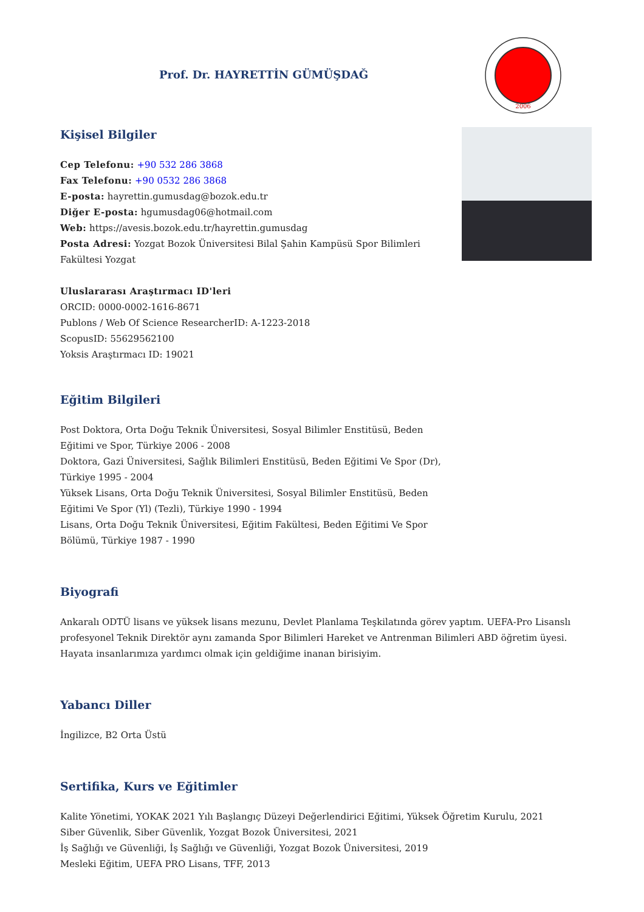Prof. Dr. HAYRETTİN GÜMÜŞDAĞ
2006
Kişisel Bilgiler
Cep Telefonu: +90 532 286 3868
Fax Telefonu: +90 0532 286 3868
E-posta: hayrettin.gumusdag@bozok.edu.tr
Diğer E-posta: hgumusdag06@hotmail.com
Web: https://avesis.bozok.edu.tr/hayrettin.gumusdag
Posta Adresi: Yozgat Bozok Üniversitesi Bilal Şahin Kampüsü Spor Bilimleri Fakültesi Yozgat
Uluslararası Araştırmacı ID'leri
ORCID: 0000-0002-1616-8671
Publons / Web Of Science ResearcherID: A-1223-2018
ScopusID: 55629562100
Yoksis Araştırmacı ID: 19021
Eğitim Bilgileri
Post Doktora, Orta Doğu Teknik Üniversitesi, Sosyal Bilimler Enstitüsü, Beden Eğitimi ve Spor, Türkiye 2006 - 2008
Doktora, Gazi Üniversitesi, Sağlık Bilimleri Enstitüsü, Beden Eğitimi Ve Spor (Dr), Türkiye 1995 - 2004
Yüksek Lisans, Orta Doğu Teknik Üniversitesi, Sosyal Bilimler Enstitüsü, Beden Eğitimi Ve Spor (Yl) (Tezli), Türkiye 1990 - 1994
Lisans, Orta Doğu Teknik Üniversitesi, Eğitim Fakültesi, Beden Eğitimi Ve Spor Bölümü, Türkiye 1987 - 1990
Biyografi
Ankaralı ODTÜ lisans ve yüksek lisans mezunu, Devlet Planlama Teşkilatında görev yaptım. UEFA-Pro Lisanslı profesyonel Teknik Direktör aynı zamanda Spor Bilimleri Hareket ve Antrenman Bilimleri ABD öğretim üyesi. Hayata insanlarımıza yardımcı olmak için geldiğime inanan birisiyim.
Yabancı Diller
İngilizce, B2 Orta Üstü
Sertifika, Kurs ve Eğitimler
Kalite Yönetimi, YOKAK 2021 Yılı Başlangıç Düzeyi Değerlendirici Eğitimi, Yüksek Öğretim Kurulu, 2021
Siber Güvenlik, Siber Güvenlik, Yozgat Bozok Üniversitesi, 2021
İş Sağlığı ve Güvenliği, İş Sağlığı ve Güvenliği, Yozgat Bozok Üniversitesi, 2019
Mesleki Eğitim, UEFA PRO Lisans, TFF, 2013